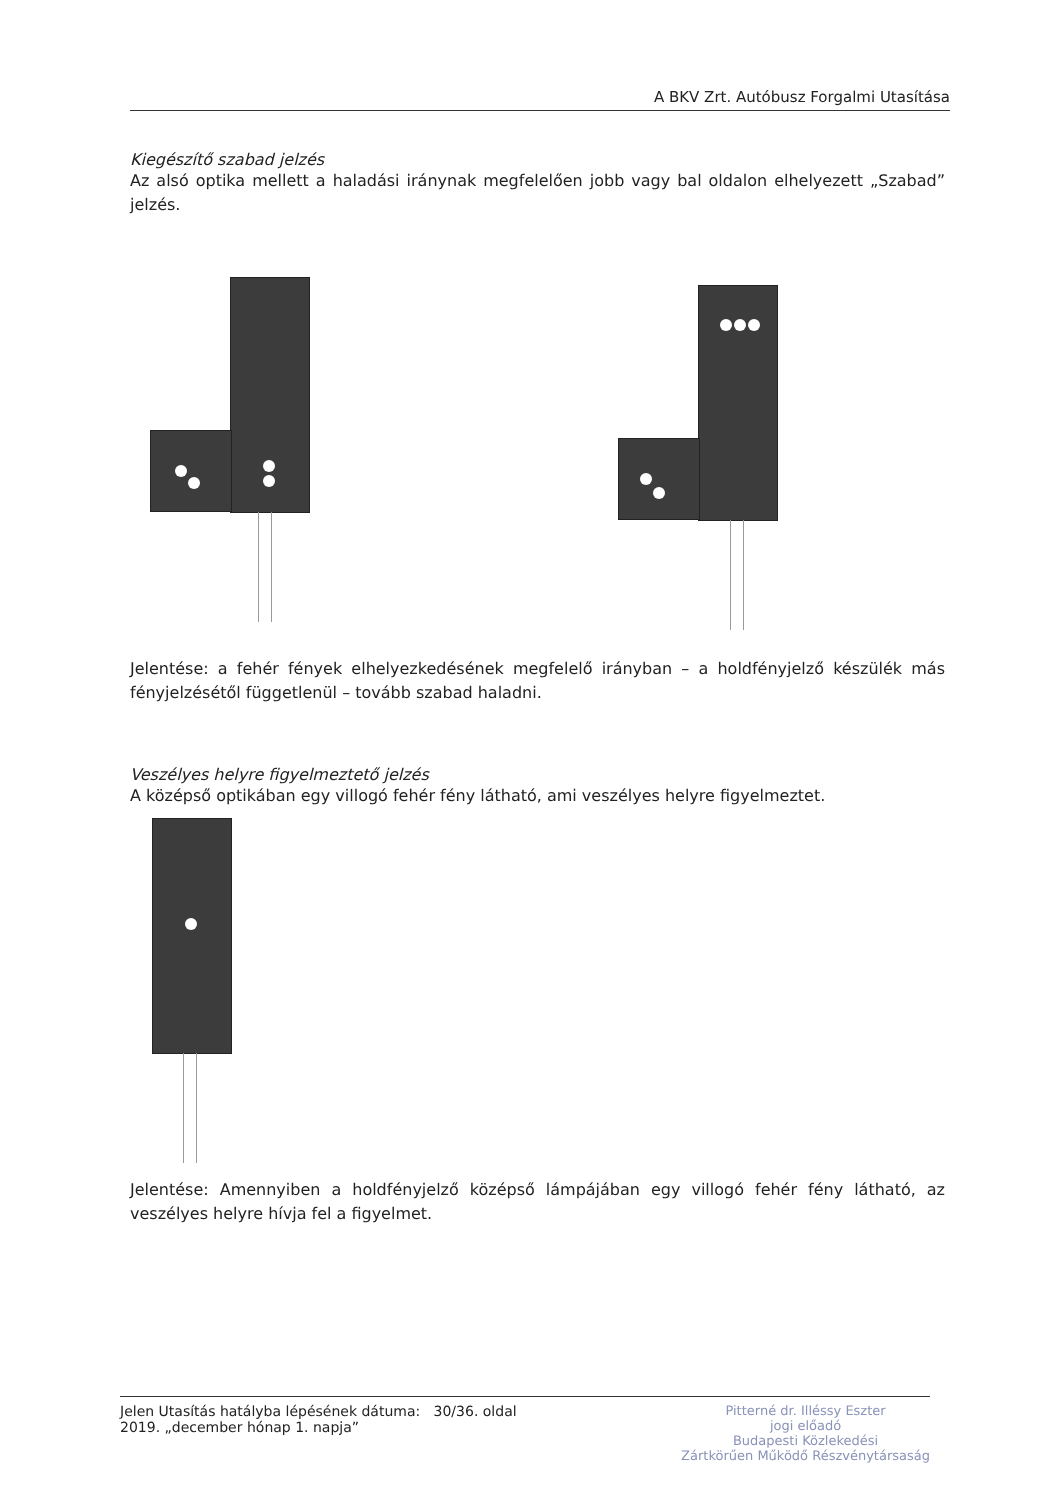A BKV Zrt. Autóbusz Forgalmi Utasítása
Kiegészítő szabad jelzés
Az alsó optika mellett a haladási iránynak megfelelően jobb vagy bal oldalon elhelyezett „Szabad” jelzés.
Jelentése: a fehér fények elhelyezkedésének megfelelő irányban – a holdfényjelző készülék más fényjelzésétől függetlenül – tovább szabad haladni.
Veszélyes helyre figyelmeztető jelzés
A középső optikában egy villogó fehér fény látható, ami veszélyes helyre figyelmeztet.
Jelentése: Amennyiben a holdfényjelző középső lámpájában egy villogó fehér fény látható, az veszélyes helyre hívja fel a figyelmet.
Jelen Utasítás hatályba lépésének dátuma: 30/36. oldal
2019. „december hónap 1. napja”
Pitterné dr. Illéssy Eszter
jogi előadó
Budapesti Közlekedési
Zártkörűen Működő Részvénytársaság